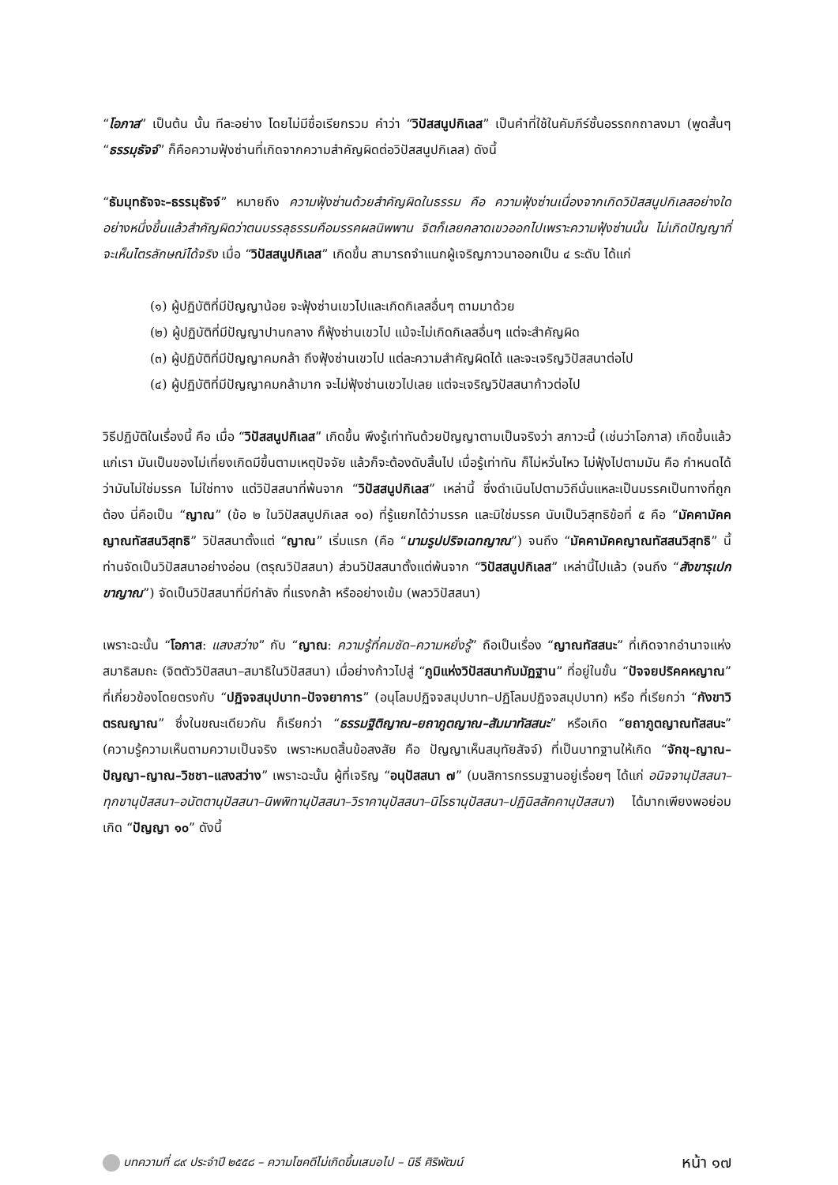“โอภาส” เป็นต้น นั้น ทีละอย่าง โดยไม่มีชื่อเรียกรวม คำว่า “วิปัสสนูปกิเลส” เป็นคำที่ใช้ในคัมภีร์ชั้นอรรถกถาลงมา (พูดสั้นๆ “ธรรมุธัจจ์” ก็คือความฟุ้งซ่านที่เกิดจากความสำคัญผิดต่อวิปัสสนูปกิเลส) ดังนี้
“ธัมมุทธัจจะ–ธรรมุธัจจ์” หมายถึง ความฟุ้งซ่านด้วยสำคัญผิดในธรรม คือ ความฟุ้งซ่านเนื่องจากเกิดวิปัสสนูปกิเลสอย่างใดอย่างหนึ่งขึ้นแล้วสำคัญผิดว่าตนบรรลุธรรมคือมรรคผลนิพพาน จิตก็เลยคลาดเขวออกไปเพราะความฟุ้งซ่านนั้น ไม่เกิดปัญญาที่จะเห็นไตรลักษณ์ได้จริง เมื่อ “วิปัสสนูปกิเลส” เกิดขึ้น สามารถจำแนกผู้เจริญภาวนาออกเป็น ๔ ระดับ ได้แก่
(๑) ผู้ปฏิบัติที่มีปัญญาน้อย จะฟุ้งซ่านเขวไปและเกิดกิเลสอื่นๆ ตามมาด้วย
(๒) ผู้ปฏิบัติที่มีปัญญาปานกลาง ก็ฟุ้งซ่านเขวไป แม้จะไม่เกิดกิเลสอื่นๆ แต่จะสำคัญผิด
(๓) ผู้ปฏิบัติที่มีปัญญาคมกล้า ถึงฟุ้งซ่านเขวไป แต่ละความสำคัญผิดได้ และจะเจริญวิปัสสนาต่อไป
(๔) ผู้ปฏิบัติที่มีปัญญาคมกล้ามาก จะไม่ฟุ้งซ่านเขวไปเลย แต่จะเจริญวิปัสสนาก้าวต่อไป
วิธีปฏิบัติในเรื่องนี้ คือ เมื่อ “วิปัสสนูปกิเลส” เกิดขึ้น พึงรู้เท่าทันด้วยปัญญาตามเป็นจริงว่า สภาวะนี้ (เช่นว่าโอภาส) เกิดขึ้นแล้วแก่เรา มันเป็นของไม่เที่ยงเกิดมีขึ้นตามเหตุปัจจัย แล้วก็จะต้องดับสิ้นไป เมื่อรู้เท่าทัน ก็ไม่หวั่นไหว ไม่ฟุ้งไปตามมัน คือ กำหนดได้ว่ามันไม่ใช่มรรค ไม่ใช่ทาง แต่วิปัสสนาที่พ้นจาก “วิปัสสนูปกิเลส” เหล่านี้ ซึ่งดำเนินไปตามวิถีนั่นแหละเป็นมรรคเป็นทางที่ถูกต้อง นี่คือเป็น “ญาณ” (ข้อ ๒ ในวิปัสสนูปกิเลส ๑๐) ที่รู้แยกได้ว่ามรรค และมิใช่มรรค นับเป็นวิสุทธิข้อที่ ๕ คือ “มัคคามัคคญาณทัสสนวิสุทธิ” วิปัสสนาตั้งแต่ “ญาณ” เริ่มแรก (คือ “นามรูปปริจเฉทญาณ”) จนถึง “มัคคามัคคญาณทัสสนวิสุทธิ” นี้ ท่านจัดเป็นวิปัสสนาอย่างอ่อน (ตรุณวิปัสสนา) ส่วนวิปัสสนาตั้งแต่พ้นจาก “วิปัสสนูปกิเลส” เหล่านี้ไปแล้ว (จนถึง “สังขารุเปกขาญาณ”) จัดเป็นวิปัสสนาที่มีกำลัง ที่แรงกล้า หรืออย่างเข้ม (พลววิปัสสนา)
เพราะฉะนั้น “โอภาส: แสงสว่าง” กับ “ญาณ: ความรู้ที่คมชัด–ความหยั่งรู้” ถือเป็นเรื่อง “ญาณทัสสนะ” ที่เกิดจากอำนาจแห่งสมาธิสมถะ (จิตตัววิปัสสนา–สมาธิในวิปัสสนา) เมื่อย่างก้าวไปสู่ “ภูมิแห่งวิปัสสนากัมมัฏฐาน” ที่อยู่ในขั้น “ปัจจยปริคคหญาณ” ที่เกี่ยวข้องโดยตรงกับ “ปฏิจจสมุปบาท–ปัจจยาการ” (อนุโลมปฏิจจสมุปบาท–ปฏิโลมปฏิจจสมุปบาท) หรือ ที่เรียกว่า “กังขาวิตรณญาณ” ซึ่งในขณะเดียวกัน ก็เรียกว่า “ธรรมฐิติญาณ–ยถาภูตญาณ–สัมมาทัสสนะ” หรือเกิด “ยถาภูตญาณทัสสนะ” (ความรู้ความเห็นตามความเป็นจริง เพราะหมดสิ้นข้อสงสัย คือ ปัญญาเห็นสมุทัยสัจจ์) ที่เป็นบาทฐานให้เกิด “จักขุ–ญาณ–ปัญญา–ญาณ–วิชชา–แสงสว่าง” เพราะฉะนั้น ผู้ที่เจริญ “อนุปัสสนา ๗” (มนสิการกรรมฐานอยู่เรื่อยๆ ได้แก่ อนิจจานุปัสสนา–ทุกขานุปัสสนา–อนัตตานุปัสสนา–นิพพิทานุปัสสนา–วิราคานุปัสสนา–นิโรธานุปัสสนา–ปฏินิสสัคคานุปัสสนา) ได้มากเพียงพอย่อมเกิด “ปัญญา ๑๐” ดังนี้
บทความที่ ๘๙ ประจำปี ๒๕๕๘ – ความโชคดีไม่เกิดขึ้นเสมอไป – นิธี ศิริพัฒน์ หน้า ๑๗